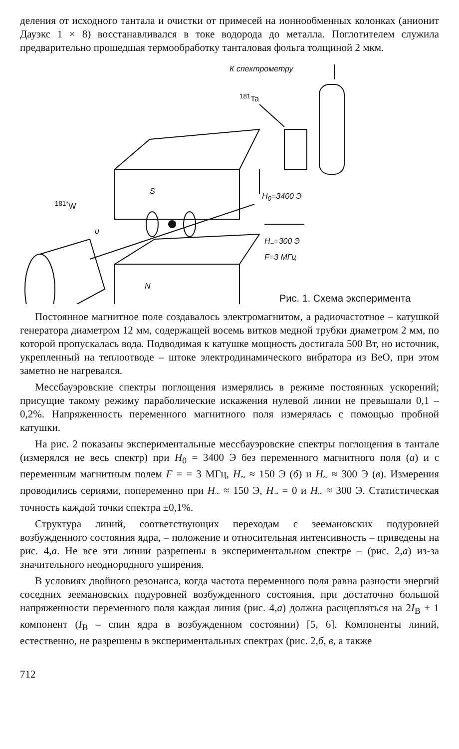деления от исходного тантала и очистки от примесей на ионнообменных колонках (анионит Дауэкс 1 × 8) восстанавливался в токе водорода до металла. Поглотителем служила предварительно прошедшая термообработку танталовая фольга толщиной 2 мкм.
К спектрометру
<sup>181</sup>Ta
S
N
<sup>181*</sup>W
υ
H<sub>0</sub>=3400 Э
H<sub>~</sub>=300 Э
F=3 МГц
Рис. 1. Схема эксперимента
Постоянное магнитное поле создавалось электромагнитом, а радиочастотное – катушкой генератора диаметром 12 мм, содержащей восемь витков медной трубки диаметром 2 мм, по которой пропускалась вода. Подводимая к катушке мощность достигала 500 Вт, но источник, укрепленный на теплоотводе – штоке электродинамического вибратора из BeO, при этом заметно не нагревался.
Мессбауэровские спектры поглощения измерялись в режиме постоянных ускорений; присущие такому режиму параболические искажения нулевой линии не превышали 0,1 – 0,2%. Напряженность переменного магнитного поля измерялась с помощью пробной катушки.
На рис. 2 показаны экспериментальные мессбауэровские спектры поглощения в тантале (измерялся не весь спектр) при H<sub>0</sub> = 3400 Э без переменного магнитного поля (а) и с переменным магнитным полем F = = 3 МГц, H<sub>~</sub> ≈ 150 Э (б) и H<sub>~</sub> ≈ 300 Э (в). Измерения проводились сериями, попеременно при H<sub>~</sub> ≈ 150 Э, H<sub>~</sub> = 0 и H<sub>~</sub> ≈ 300 Э. Статистическая точность каждой точки спектра ±0,1%.
Структура линий, соответствующих переходам с зеемановских подуровней возбужденного состояния ядра, – положение и относительная интенсивность – приведены на рис. 4,а. Не все эти линии разрешены в экспериментальном спектре – (рис. 2,а) из-за значительного неоднородного уширения.
В условиях двойного резонанса, когда частота переменного поля равна разности энергий соседних зеемановских подуровней возбужденного состояния, при достаточно большой напряженности переменного поля каждая линия (рис. 4,а) должна расщепляться на 2I<sub>В</sub> + 1 компонент (I<sub>В</sub> – спин ядра в возбужденном состоянии) [5, 6]. Компоненты линий, естественно, не разрешены в экспериментальных спектрах (рис. 2,б, в, а также
712